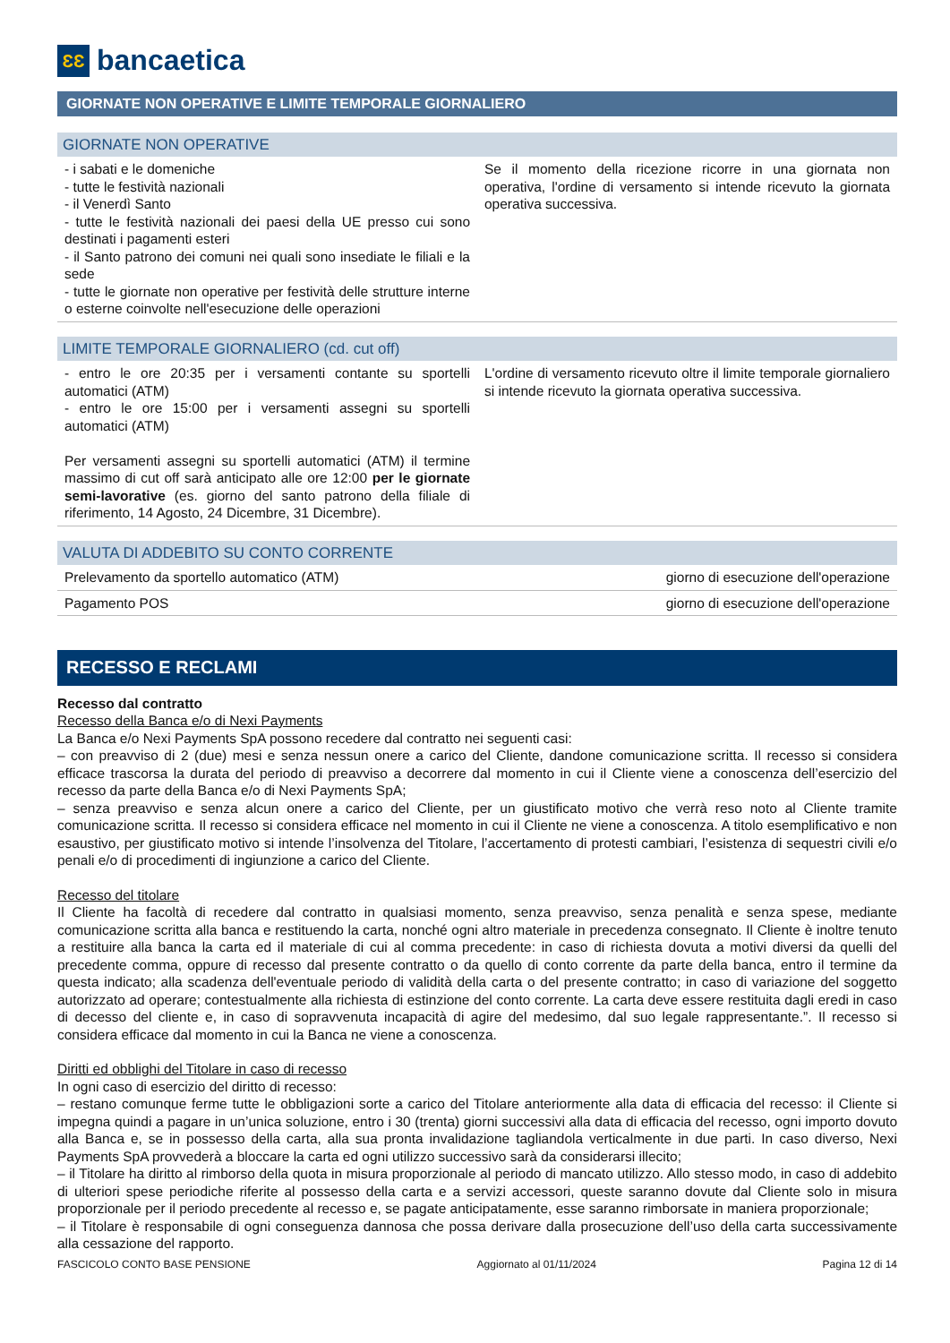ƐƐ
bancaetica
GIORNATE NON OPERATIVE E LIMITE TEMPORALE GIORNALIERO
GIORNATE NON OPERATIVE
| - i sabati e le domeniche - tutte le festività nazionali - il Venerdì Santo - tutte le festività nazionali dei paesi della UE presso cui sono destinati i pagamenti esteri - il Santo patrono dei comuni nei quali sono insediate le filiali e la sede - tutte le giornate non operative per festività delle strutture interne o esterne coinvolte nell'esecuzione delle operazioni | Se il momento della ricezione ricorre in una giornata non operativa, l'ordine di versamento si intende ricevuto la giornata operativa successiva. |
LIMITE TEMPORALE GIORNALIERO (cd. cut off)
| - entro le ore 20:35 per i versamenti contante su sportelli automatici (ATM) - entro le ore 15:00 per i versamenti assegni su sportelli automatici (ATM) Per versamenti assegni su sportelli automatici (ATM) il termine massimo di cut off sarà anticipato alle ore 12:00 per le giornate semi-lavorative (es. giorno del santo patrono della filiale di riferimento, 14 Agosto, 24 Dicembre, 31 Dicembre). | L'ordine di versamento ricevuto oltre il limite temporale giornaliero si intende ricevuto la giornata operativa successiva. |
VALUTA DI ADDEBITO SU CONTO CORRENTE
| Prelevamento da sportello automatico (ATM) | giorno di esecuzione dell'operazione |
| Pagamento POS | giorno di esecuzione dell'operazione |
RECESSO E RECLAMI
Recesso dal contratto
Recesso della Banca e/o di Nexi Payments
La Banca e/o Nexi Payments SpA possono recedere dal contratto nei seguenti casi:
– con preavviso di 2 (due) mesi e senza nessun onere a carico del Cliente, dandone comunicazione scritta. Il recesso si considera efficace trascorsa la durata del periodo di preavviso a decorrere dal momento in cui il Cliente viene a conoscenza dell’esercizio del recesso da parte della Banca e/o di Nexi Payments SpA;
– senza preavviso e senza alcun onere a carico del Cliente, per un giustificato motivo che verrà reso noto al Cliente tramite comunicazione scritta. Il recesso si considera efficace nel momento in cui il Cliente ne viene a conoscenza. A titolo esemplificativo e non esaustivo, per giustificato motivo si intende l’insolvenza del Titolare, l’accertamento di protesti cambiari, l’esistenza di sequestri civili e/o penali e/o di procedimenti di ingiunzione a carico del Cliente.
Recesso del titolare
Il Cliente ha facoltà di recedere dal contratto in qualsiasi momento, senza preavviso, senza penalità e senza spese, mediante comunicazione scritta alla banca e restituendo la carta, nonché ogni altro materiale in precedenza consegnato. Il Cliente è inoltre tenuto a restituire alla banca la carta ed il materiale di cui al comma precedente: in caso di richiesta dovuta a motivi diversi da quelli del precedente comma, oppure di recesso dal presente contratto o da quello di conto corrente da parte della banca, entro il termine da questa indicato; alla scadenza dell'eventuale periodo di validità della carta o del presente contratto; in caso di variazione del soggetto autorizzato ad operare; contestualmente alla richiesta di estinzione del conto corrente. La carta deve essere restituita dagli eredi in caso di decesso del cliente e, in caso di sopravvenuta incapacità di agire del medesimo, dal suo legale rappresentante.”. Il recesso si considera efficace dal momento in cui la Banca ne viene a conoscenza.
Diritti ed obblighi del Titolare in caso di recesso
In ogni caso di esercizio del diritto di recesso:
– restano comunque ferme tutte le obbligazioni sorte a carico del Titolare anteriormente alla data di efficacia del recesso: il Cliente si impegna quindi a pagare in un’unica soluzione, entro i 30 (trenta) giorni successivi alla data di efficacia del recesso, ogni importo dovuto alla Banca e, se in possesso della carta, alla sua pronta invalidazione tagliandola verticalmente in due parti. In caso diverso, Nexi Payments SpA provvederà a bloccare la carta ed ogni utilizzo successivo sarà da considerarsi illecito;
– il Titolare ha diritto al rimborso della quota in misura proporzionale al periodo di mancato utilizzo. Allo stesso modo, in caso di addebito di ulteriori spese periodiche riferite al possesso della carta e a servizi accessori, queste saranno dovute dal Cliente solo in misura proporzionale per il periodo precedente al recesso e, se pagate anticipatamente, esse saranno rimborsate in maniera proporzionale;
– il Titolare è responsabile di ogni conseguenza dannosa che possa derivare dalla prosecuzione dell’uso della carta successivamente alla cessazione del rapporto.
FASCICOLO CONTO BASE PENSIONE Aggiornato al 01/11/2024 Pagina 12 di 14